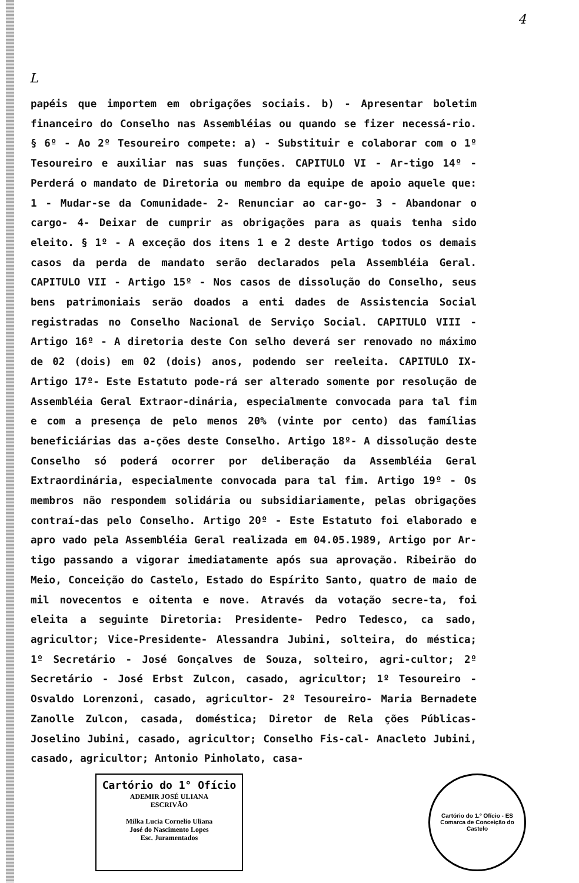4
L
papéis que importem em obrigações sociais. b) - Apresentar boletim financeiro do Conselho nas Assembléias ou quando se fizer necessá-rio. § 6º - Ao 2º Tesoureiro compete: a) - Substituir e colaborar com o 1º Tesoureiro e auxiliar nas suas funções. CAPITULO VI - Ar-tigo 14º - Perderá o mandato de Diretoria ou membro da equipe de apoio aquele que: 1 - Mudar-se da Comunidade- 2- Renunciar ao car-go- 3 - Abandonar o cargo- 4- Deixar de cumprir as obrigações para as quais tenha sido eleito. § 1º - A exceção dos itens 1 e 2 deste Artigo todos os demais casos da perda de mandato serão declarados pela Assembléia Geral. CAPITULO VII - Artigo 15º - Nos casos de dissolução do Conselho, seus bens patrimoniais serão doados a enti dades de Assistencia Social registradas no Conselho Nacional de Serviço Social. CAPITULO VIII - Artigo 16º - A diretoria deste Con selho deverá ser renovado no máximo de 02 (dois) em 02 (dois) anos, podendo ser reeleita. CAPITULO IX- Artigo 17º- Este Estatuto pode-rá ser alterado somente por resolução de Assembléia Geral Extraor-dinária, especialmente convocada para tal fim e com a presença de pelo menos 20% (vinte por cento) das famílias beneficiárias das a-ções deste Conselho. Artigo 18º- A dissolução deste Conselho só poderá ocorrer por deliberação da Assembléia Geral Extraordinária, especialmente convocada para tal fim. Artigo 19º - Os membros não respondem solidária ou subsidiariamente, pelas obrigações contraí-das pelo Conselho. Artigo 20º - Este Estatuto foi elaborado e apro vado pela Assembléia Geral realizada em 04.05.1989, Artigo por Ar-tigo passando a vigorar imediatamente após sua aprovação. Ribeirão do Meio, Conceição do Castelo, Estado do Espírito Santo, quatro de maio de mil novecentos e oitenta e nove. Através da votação secre-ta, foi eleita a seguinte Diretoria: Presidente- Pedro Tedesco, ca sado, agricultor; Vice-Presidente- Alessandra Jubini, solteira, do méstica; 1º Secretário - José Gonçalves de Souza, solteiro, agri-cultor; 2º Secretário - José Erbst Zulcon, casado, agricultor; 1º Tesoureiro - Osvaldo Lorenzoni, casado, agricultor- 2º Tesoureiro- Maria Bernadete Zanolle Zulcon, casada, doméstica; Diretor de Rela ções Públicas- Joselino Jubini, casado, agricultor; Conselho Fis-cal- Anacleto Jubini, casado, agricultor; Antonio Pinholato, casa-
Cartório do 1° Ofício
ADEMIR JOSÉ ULIANA
ESCRIVÃO
Milka Lucia Cornelio Uliana
José do Nascimento Lopes
Esc. Juramentados
Cartório do 1.º Ofício - ES
Comarca de Conceição do Castelo